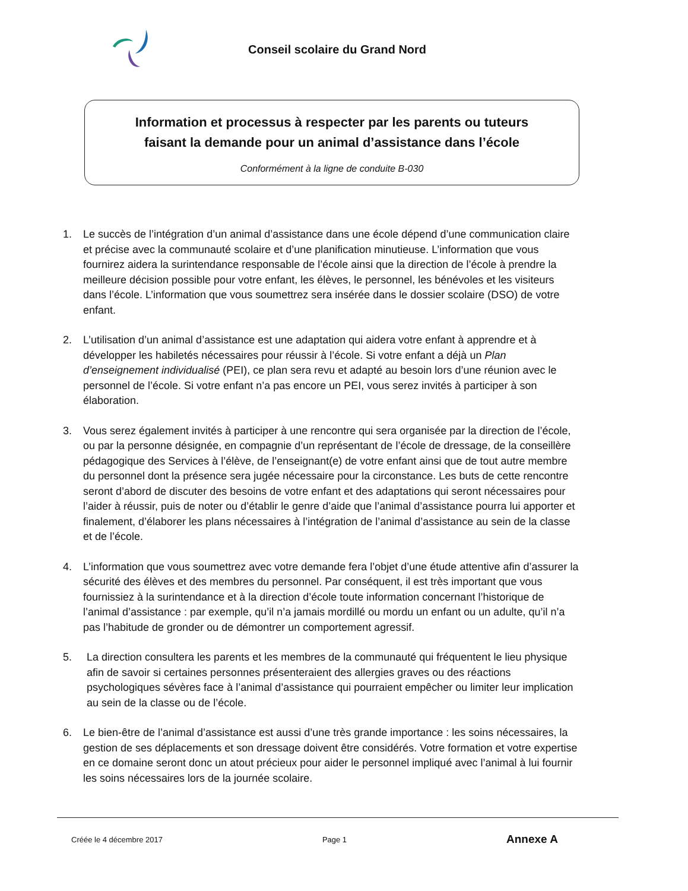Conseil scolaire du Grand Nord
Information et processus à respecter par les parents ou tuteurs
faisant la demande pour un animal d’assistance dans l’école
Conformément à la ligne de conduite B-030
1. Le succès de l’intégration d’un animal d’assistance dans une école dépend d’une communication claire et précise avec la communauté scolaire et d’une planification minutieuse. L’information que vous fournirez aidera la surintendance responsable de l’école ainsi que la direction de l’école à prendre la meilleure décision possible pour votre enfant, les élèves, le personnel, les bénévoles et les visiteurs dans l’école. L’information que vous soumettrez sera insérée dans le dossier scolaire (DSO) de votre enfant.
2. L’utilisation d’un animal d’assistance est une adaptation qui aidera votre enfant à apprendre et à développer les habiletés nécessaires pour réussir à l’école. Si votre enfant a déjà un Plan d’enseignement individualisé (PEI), ce plan sera revu et adapté au besoin lors d’une réunion avec le personnel de l’école. Si votre enfant n’a pas encore un PEI, vous serez invités à participer à son élaboration.
3. Vous serez également invités à participer à une rencontre qui sera organisée par la direction de l’école, ou par la personne désignée, en compagnie d’un représentant de l’école de dressage, de la conseillère pédagogique des Services à l’élève, de l’enseignant(e) de votre enfant ainsi que de tout autre membre du personnel dont la présence sera jugée nécessaire pour la circonstance. Les buts de cette rencontre seront d’abord de discuter des besoins de votre enfant et des adaptations qui seront nécessaires pour l’aider à réussir, puis de noter ou d’établir le genre d’aide que l’animal d’assistance pourra lui apporter et finalement, d’élaborer les plans nécessaires à l’intégration de l’animal d’assistance au sein de la classe et de l’école.
4. L’information que vous soumettrez avec votre demande fera l’objet d’une étude attentive afin d’assurer la sécurité des élèves et des membres du personnel. Par conséquent, il est très important que vous fournissiez à la surintendance et à la direction d’école toute information concernant l’historique de l’animal d’assistance : par exemple, qu’il n’a jamais mordillé ou mordu un enfant ou un adulte, qu’il n’a pas l’habitude de gronder ou de démontrer un comportement agressif.
5. La direction consultera les parents et les membres de la communauté qui fréquentent le lieu physique afin de savoir si certaines personnes présenteraient des allergies graves ou des réactions psychologiques sévères face à l’animal d’assistance qui pourraient empêcher ou limiter leur implication au sein de la classe ou de l’école.
6. Le bien-être de l’animal d’assistance est aussi d’une très grande importance : les soins nécessaires, la gestion de ses déplacements et son dressage doivent être considérés. Votre formation et votre expertise en ce domaine seront donc un atout précieux pour aider le personnel impliqué avec l’animal à lui fournir les soins nécessaires lors de la journée scolaire.
Créée le 4 décembre 2017 Page 1 Annexe A